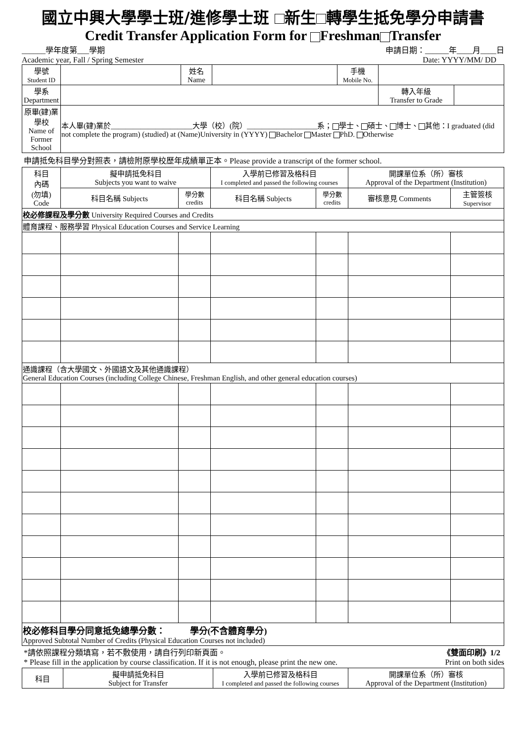國立中興大學學士班/進修學士班 新生 轉學生抵免學分申請書
Credit Transfer Application Form for Freshman Transfer
______學年度第___學期
Academic year, Fall / Spring Semester 申請日期：______年____月____日
Date: YYYY/MM/ DD
| 學號 Student ID | | 姓名 Name | | 手機 Mobile No. | | |
| 學系 Department | | | | | 轉入年級 Transfer to Grade | |
| 原畢(肄)業學校 Name of Former School | 本人畢(肄)業於______________________大學（校）(院）___________________系； 學士、 碩士、 博士、 其他：I graduated (did not complete the program) (studied) at (Name)University in (YYYY) Bachelor Master PhD. Otherwise | | | | | |
申請抵免科目學分對照表，請檢附原學校歷年成績單正本。Please provide a transcript of the former school.
| 科目 內碼 (勿填) Code | 擬申請抵免科目 Subjects you want to waive | | 入學前已修習及格科目 I completed and passed the following courses | | 開課單位系（所）審核 Approval of the Department (Institution) | |
| | 科目名稱 Subjects | 學分數 credits | 科目名稱 Subjects | 學分數 credits | 審核意見 Comments | 主管簽核 Supervisor |
| 校必修課程及學分數 University Required Courses and Credits | | | | | | |
| 體育課程、服務學習 Physical Education Courses and Service Learning | | | | | | |
| 通識課程（含大學國文、外國語文及其他通識課程） General Education Courses (including College Chinese, Freshman English, and other general education courses) | | | | | | |
| 校必修科目學分同意抵免總學分數： 學分(不含體育學分) Approved Subtotal Number of Credits (Physical Education Courses not included) | | | | | | |
*請依照課程分類填寫，若不敷使用，請自行列印新頁面。 《雙面印刷》1/2
* Please fill in the application by course classification. If it is not enough, please print the new one. Print on both sides
| 科目 | 擬申請抵免科目 Subject for Transfer | 入學前已修習及格科目 I completed and passed the following courses | 開課單位系（所）審核 Approval of the Department (Institution) |